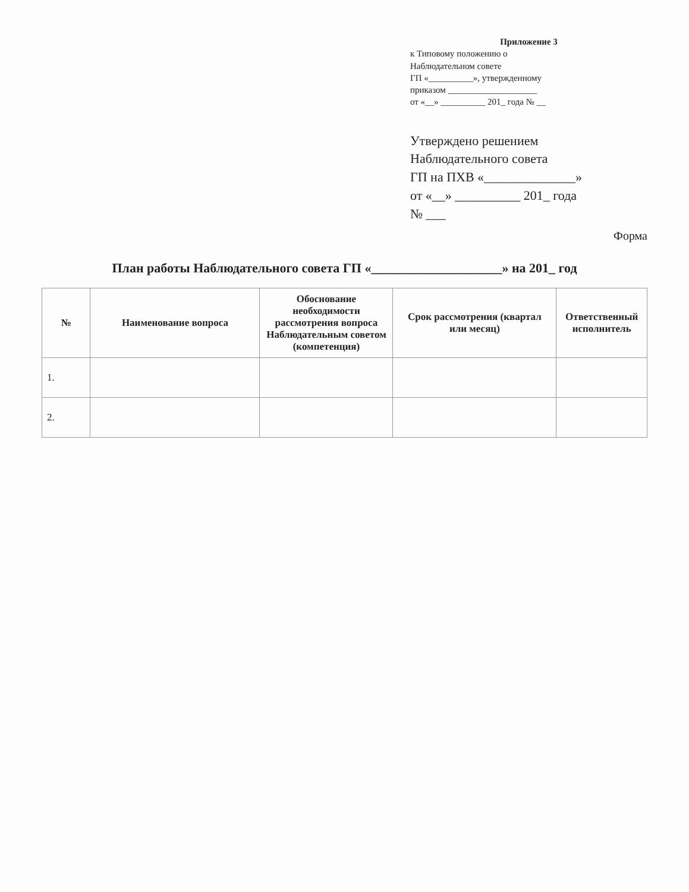Приложение 3
к Типовому положению о
Наблюдательном совете
ГП «__________», утвержденному
приказом ____________________
от «__» __________ 201_ года № __
Утверждено решением
Наблюдательного совета
ГП на ПХВ «______________»
от «__» __________ 201_ года
№ ___
Форма
План работы Наблюдательного совета ГП «____________________» на 201_ год
| № | Наименование вопроса | Обоснование необходимости рассмотрения вопроса Наблюдательным советом (компетенция) | Срок рассмотрения (квартал или месяц) | Ответственный исполнитель |
| --- | --- | --- | --- | --- |
| 1. | | | | |
| 2. | | | | |